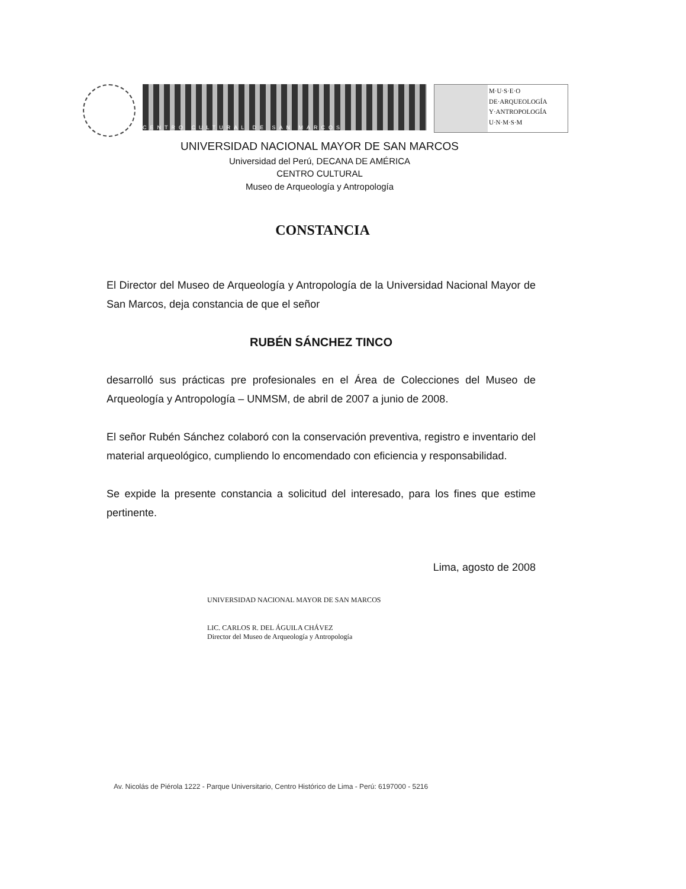CENTRO CULTURAL DE SAN MARCOS
M·U·S·E·O
DE·ARQUEOLOGÍA
Y·ANTROPOLOGÍA
U·N·M·S·M
UNIVERSIDAD NACIONAL MAYOR DE SAN MARCOS
Universidad del Perú, DECANA DE AMÉRICA
CENTRO CULTURAL
Museo de Arqueología y Antropología
CONSTANCIA
El Director del Museo de Arqueología y Antropología de la Universidad Nacional Mayor de San Marcos, deja constancia de que el señor
RUBÉN SÁNCHEZ TINCO
desarrolló sus prácticas pre profesionales en el Área de Colecciones del Museo de Arqueología y Antropología – UNMSM, de abril de 2007 a junio de 2008.
El señor Rubén Sánchez colaboró con la conservación preventiva, registro e inventario del material arqueológico, cumpliendo lo encomendado con eficiencia y responsabilidad.
Se expide la presente constancia a solicitud del interesado, para los fines que estime pertinente.
Lima, agosto de 2008
UNIVERSIDAD NACIONAL MAYOR DE SAN MARCOS
LIC. CARLOS R. DEL ÁGUILA CHÁVEZ
Director del Museo de Arqueología y Antropología
Av. Nicolás de Piérola 1222 - Parque Universitario, Centro Histórico de Lima - Perú: 6197000 - 5216